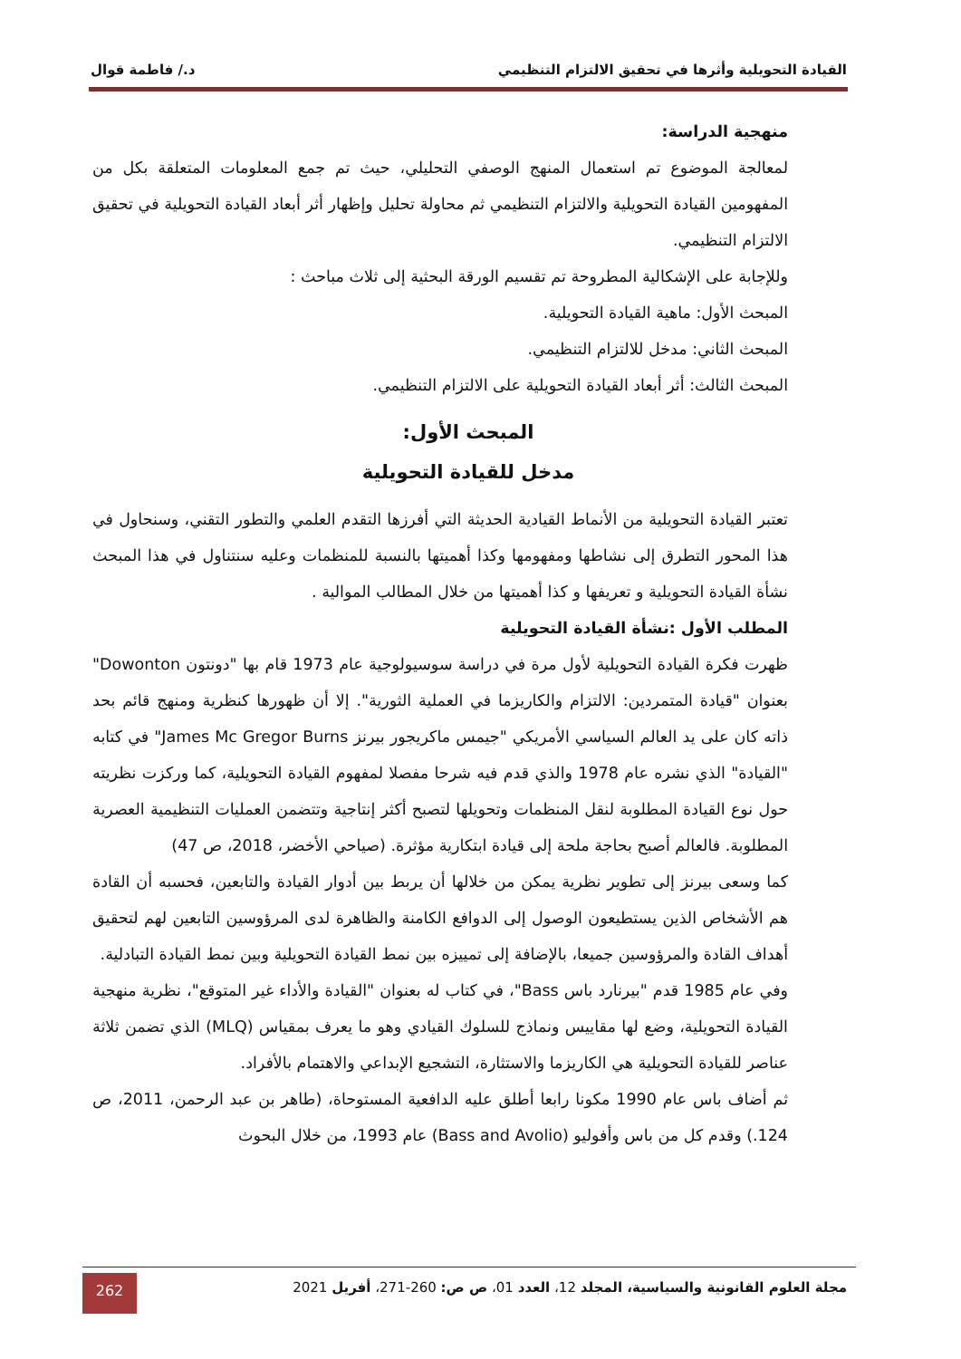القيادة التحويلية وأثرها في تحقيق الالتزام التنظيمي د./ فاطمة قوال
منهجية الدراسة:
لمعالجة الموضوع تم استعمال المنهج الوصفي التحليلي، حيث تم جمع المعلومات المتعلقة بكل من المفهومين القيادة التحويلية والالتزام التنظيمي ثم محاولة تحليل وإظهار أثر أبعاد القيادة التحويلية في تحقيق الالتزام التنظيمي.
وللإجابة على الإشكالية المطروحة تم تقسيم الورقة البحثية إلى ثلاث مباحث :
المبحث الأول: ماهية القيادة التحويلية.
المبحث الثاني: مدخل للالتزام التنظيمي.
المبحث الثالث: أثر أبعاد القيادة التحويلية على الالتزام التنظيمي.
المبحث الأول:
مدخل للقيادة التحويلية
تعتبر القيادة التحويلية من الأنماط القيادية الحديثة التي أفرزها التقدم العلمي والتطور التقني، وسنحاول في هذا المحور التطرق إلى نشاطها ومفهومها وكذا أهميتها بالنسبة للمنظمات وعليه سنتناول في هذا المبحث نشأة القيادة التحويلية و تعريفها و كذا أهميتها من خلال المطالب الموالية .
المطلب الأول :نشأة القيادة التحويلية
ظهرت فكرة القيادة التحويلية لأول مرة في دراسة سوسيولوجية عام 1973 قام بها "دونتون Dowonton" بعنوان "قيادة المتمردين: الالتزام والكاريزما في العملية الثورية". إلا أن ظهورها كنظرية ومنهج قائم بحد ذاته كان على يد العالم السياسي الأمريكي "جيمس ماكريجور بيرنز James Mc Gregor Burns" في كتابه "القيادة" الذي نشره عام 1978 والذي قدم فيه شرحا مفصلا لمفهوم القيادة التحويلية، كما وركزت نظريته حول نوع القيادة المطلوبة لنقل المنظمات وتحويلها لتصبح أكثر إنتاجية وتتضمن العمليات التنظيمية العصرية المطلوبة. فالعالم أصبح بحاجة ملحة إلى قيادة ابتكارية مؤثرة. (صياحي الأخضر، 2018، ص 47)
كما وسعى بيرنز إلى تطوير نظرية يمكن من خلالها أن يربط بين أدوار القيادة والتابعين، فحسبه أن القادة هم الأشخاص الذين يستطيعون الوصول إلى الدوافع الكامنة والظاهرة لدى المرؤوسين التابعين لهم لتحقيق أهداف القادة والمرؤوسين جميعا، بالإضافة إلى تمييزه بين نمط القيادة التحويلية وبين نمط القيادة التبادلية.
وفي عام 1985 قدم "بيرنارد باس Bass"، في كتاب له بعنوان "القيادة والأداء غير المتوقع"، نظرية منهجية القيادة التحويلية، وضع لها مقاييس ونماذج للسلوك القيادي وهو ما يعرف بمقياس (MLQ) الذي تضمن ثلاثة عناصر للقيادة التحويلية هي الكاريزما والاستثارة، التشجيع الإبداعي والاهتمام بالأفراد.
ثم أضاف باس عام 1990 مكونا رابعا أطلق عليه الدافعية المستوحاة، (طاهر بن عبد الرحمن، 2011، ص 124.) وقدم كل من باس وأفوليو (Bass and Avolio) عام 1993، من خلال البحوث
مجلة العلوم القانونية والسياسية، المجلد 12، العدد 01، ص ص: 260-271، أفريل 2021
262